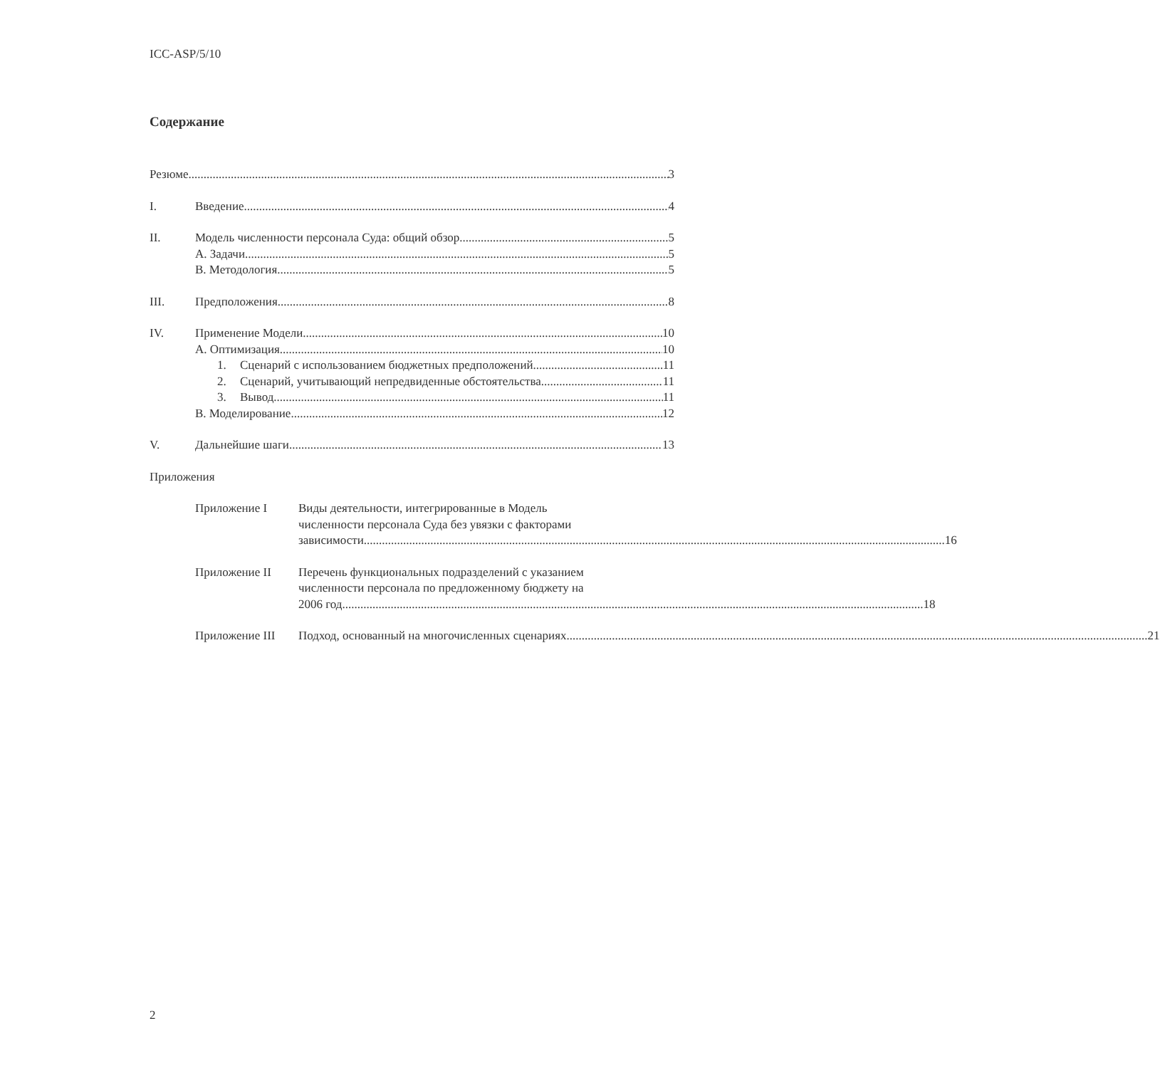ICC-ASP/5/10
Содержание
Резюме 3
I. Введение 4
II. Модель численности персонала Суда: общий обзор 5
A. Задачи 5
B. Методология 5
III. Предположения 8
IV. Применение Модели 10
A. Оптимизация 10
1. Сценарий с использованием бюджетных предположений 11
2. Сценарий, учитывающий непредвиденные обстоятельства 11
3. Вывод 11
B. Моделирование 12
V. Дальнейшие шаги 13
Приложения
Приложение I Виды деятельности, интегрированные в Модель
численности персонала Суда без увязки с факторами
зависимости 16
Приложение II Перечень функциональных подразделений с указанием
численности персонала по предложенному бюджету на
2006 год 18
Приложение III Подход, основанный на многочисленных сценариях 21
2